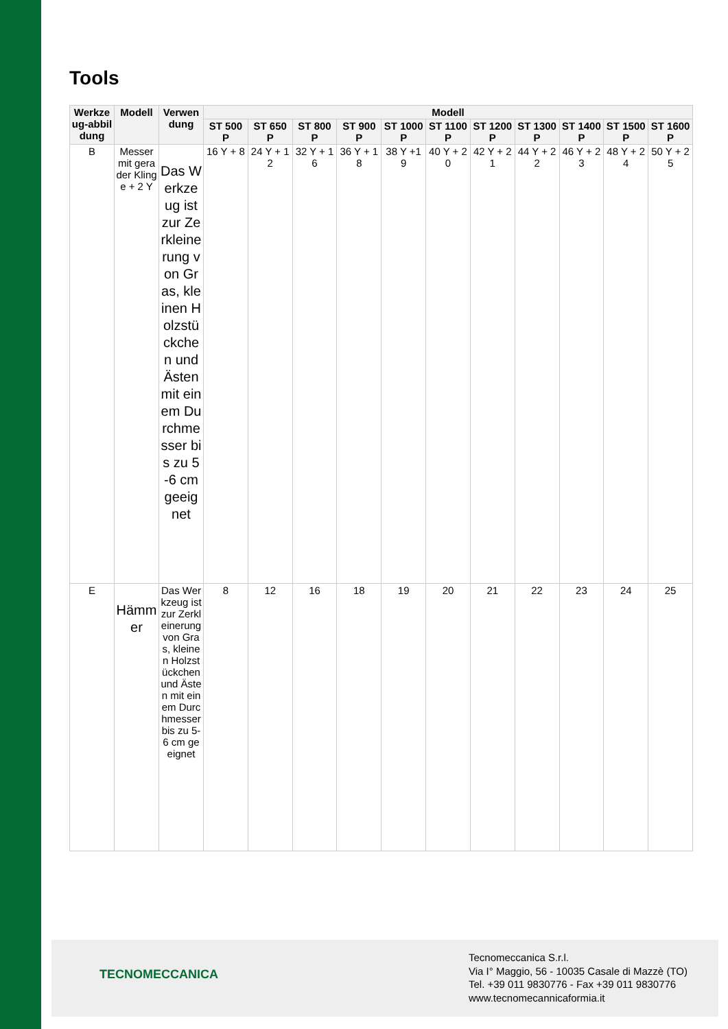Tools
| Werkzeug-abbildung | Modell | Verwendung | Modell | | | | | | | | | | |
| --- | --- | --- | --- | --- | --- | --- | --- | --- | --- | --- | --- | --- | --- |
| | | | ST 500 P | ST 650 P | ST 800 P | ST 900 P | ST 1000 P | ST 1100 P | ST 1200 P | ST 1300 P | ST 1400 P | ST 1500 P | ST 1600 P |
| B | Messer mit gerader Klinge + 2 Y | Das Werkzeug ist zur Zerkleinerung von Gras, kleinen Holzstückchen und Ästen mit einem Durchmesser bis zu 5-6 cm geeignet | 16 Y + 8 | 24 Y + 12 | 32 Y + 16 | 36 Y + 18 | 38 Y +19 | 40 Y + 20 | 42 Y + 21 | 44 Y + 22 | 46 Y + 23 | 48 Y + 24 | 50 Y + 25 |
| E | Hämmer | Das Werkzeug ist zur Zerkleinerung von Gras, kleinen Holzstückchen und Ästen mit einem Durchmesser bis zu 5-6 cm geeignet | 8 | 12 | 16 | 18 | 19 | 20 | 21 | 22 | 23 | 24 | 25 |
TECNOMECCANICA
Tecnomeccanica S.r.l.
Via I° Maggio, 56 - 10035 Casale di Mazzè (TO)
Tel. +39 011 9830776 - Fax +39 011 9830776
www.tecnomecannicaformia.it